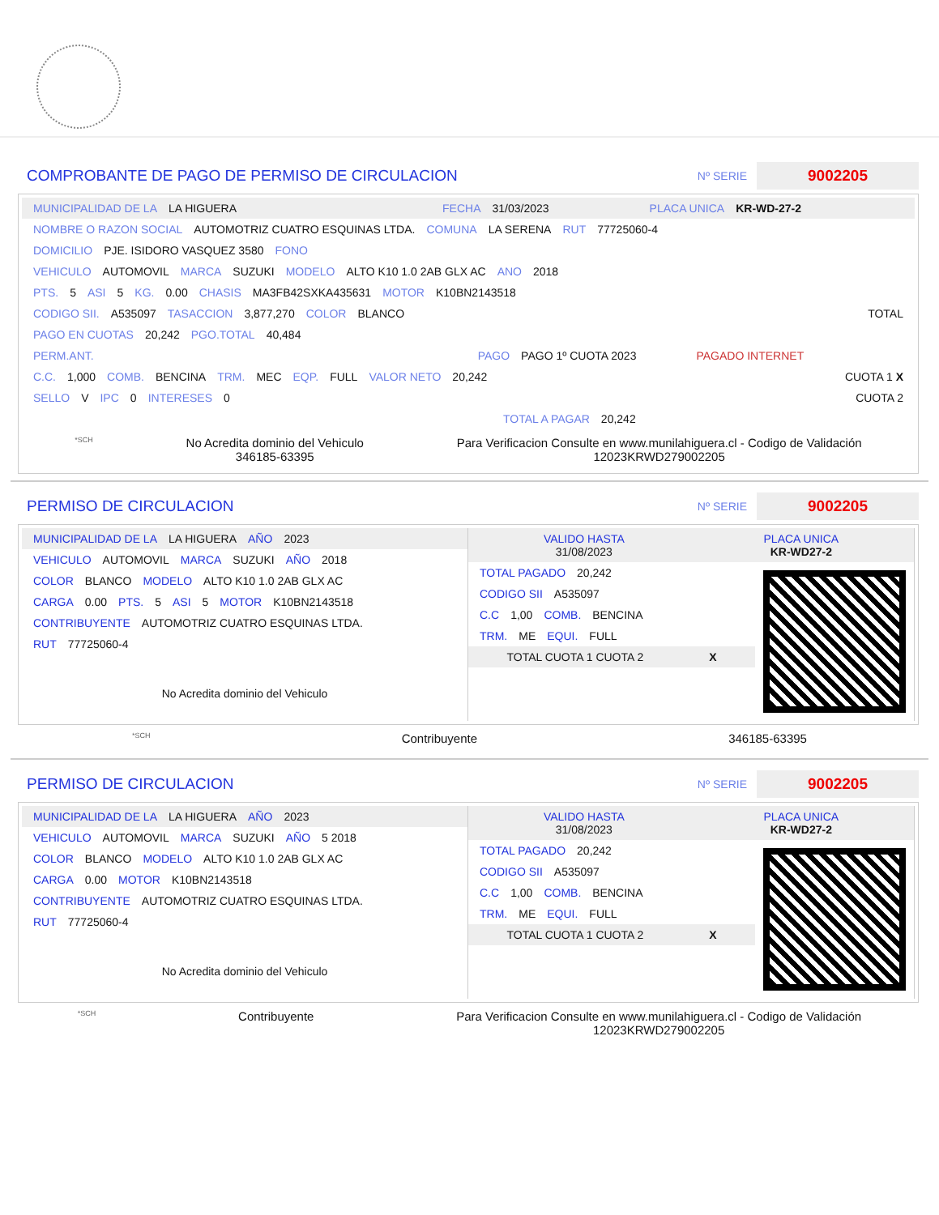COMPROBANTE DE PAGO DE PERMISO DE CIRCULACION
Nº SERIE 9002205
MUNICIPALIDAD DE LA LA HIGUERA FECHA 31/03/2023 PLACA UNICA KR-WD-27-2
NOMBRE O RAZON SOCIAL AUTOMOTRIZ CUATRO ESQUINAS LTDA. COMUNA LA SERENA RUT 77725060-4
DOMICILIO PJE. ISIDORO VASQUEZ 3580 FONO
VEHICULO AUTOMOVIL MARCA SUZUKI MODELO ALTO K10 1.0 2AB GLX AC ANO 2018
PTS. 5 ASI 5 KG. 0.00 CHASIS MA3FB42SXKA435631 MOTOR K10BN2143518
CODIGO SII. A535097 TASACCION 3,877,270 COLOR BLANCO TOTAL
PAGO EN CUOTAS 20,242 PGO.TOTAL 40,484
PERM.ANT. PAGO PAGO 1º CUOTA 2023 PAGADO INTERNET
C.C. 1,000 COMB. BENCINA TRM. MEC EQP. FULL VALOR NETO 20,242 CUOTA 1 X
SELLO V IPC 0 INTERESES 0 CUOTA 2
TOTAL A PAGAR 20,242
*SCH
No Acredita dominio del Vehiculo
346185-63395
Para Verificacion Consulte en www.munilahiguera.cl - Codigo de Validación
12023KRWD279002205
PERMISO DE CIRCULACION
Nº SERIE 9002205
MUNICIPALIDAD DE LA LA HIGUERA AÑO 2023
VEHICULO AUTOMOVIL MARCA SUZUKI AÑO 2018
COLOR BLANCO MODELO ALTO K10 1.0 2AB GLX AC
CARGA 0.00 PTS. 5 ASI 5 MOTOR K10BN2143518
CONTRIBUYENTE AUTOMOTRIZ CUATRO ESQUINAS LTDA.
RUT 77725060-4
No Acredita dominio del Vehiculo
VALIDO HASTA
31/08/2023
PLACA UNICA
KR-WD27-2
TOTAL PAGADO 20,242
CODIGO SII A535097
C.C 1,00 COMB. BENCINA
TRM. ME EQUI. FULL
TOTAL CUOTA 1 CUOTA 2
X
*SCH Contribuyente 346185-63395
PERMISO DE CIRCULACION
Nº SERIE 9002205
MUNICIPALIDAD DE LA LA HIGUERA AÑO 2023
VEHICULO AUTOMOVIL MARCA SUZUKI AÑO 5 2018
COLOR BLANCO MODELO ALTO K10 1.0 2AB GLX AC
CARGA 0.00 MOTOR K10BN2143518
CONTRIBUYENTE AUTOMOTRIZ CUATRO ESQUINAS LTDA.
RUT 77725060-4
No Acredita dominio del Vehiculo
VALIDO HASTA
31/08/2023
PLACA UNICA
KR-WD27-2
TOTAL PAGADO 20,242
CODIGO SII A535097
C.C 1,00 COMB. BENCINA
TRM. ME EQUI. FULL
TOTAL CUOTA 1 CUOTA 2
X
*SCH Contribuyente Para Verificacion Consulte en www.munilahiguera.cl - Codigo de Validación
12023KRWD279002205